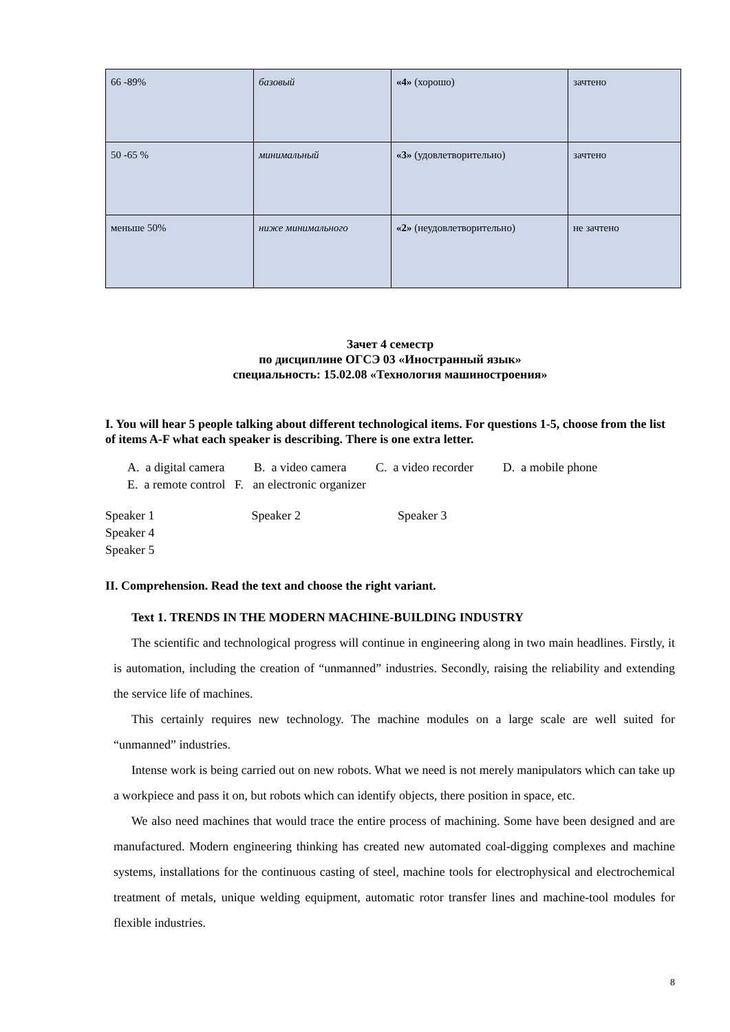| 66 -89% | базовый | «4» (хорошо) | зачтено |
| 50 -65 % | минимальный | «3» (удовлетворительно) | зачтено |
| меньше 50% | ниже минимального | «2» (неудовлетворительно) | не зачтено |
Зачет 4 семестр
по дисциплине ОГСЭ 03 «Иностранный язык»
специальность: 15.02.08 «Технология машиностроения»
I. You will hear 5 people talking about different technological items. For questions 1-5, choose from the list of items A-F what each speaker is describing. There is one extra letter.
A. a digital camera B. a video camera C. a video recorder D. a mobile phone
E. a remote control F. an electronic organizer
Speaker 1 Speaker 2 Speaker 3 Speaker 4
Speaker 5
II. Comprehension. Read the text and choose the right variant.
Text 1. TRENDS IN THE MODERN MACHINE-BUILDING INDUSTRY
The scientific and technological progress will continue in engineering along in two main headlines. Firstly, it is automation, including the creation of “unmanned” industries. Secondly, raising the reliability and extending the service life of machines.
This certainly requires new technology. The machine modules on a large scale are well suited for “unmanned” industries.
Intense work is being carried out on new robots. What we need is not merely manipulators which can take up a workpiece and pass it on, but robots which can identify objects, there position in space, etc.
We also need machines that would trace the entire process of machining. Some have been designed and are manufactured. Modern engineering thinking has created new automated coal-digging complexes and machine systems, installations for the continuous casting of steel, machine tools for electrophysical and electrochemical treatment of metals, unique welding equipment, automatic rotor transfer lines and machine-tool modules for flexible industries.
8